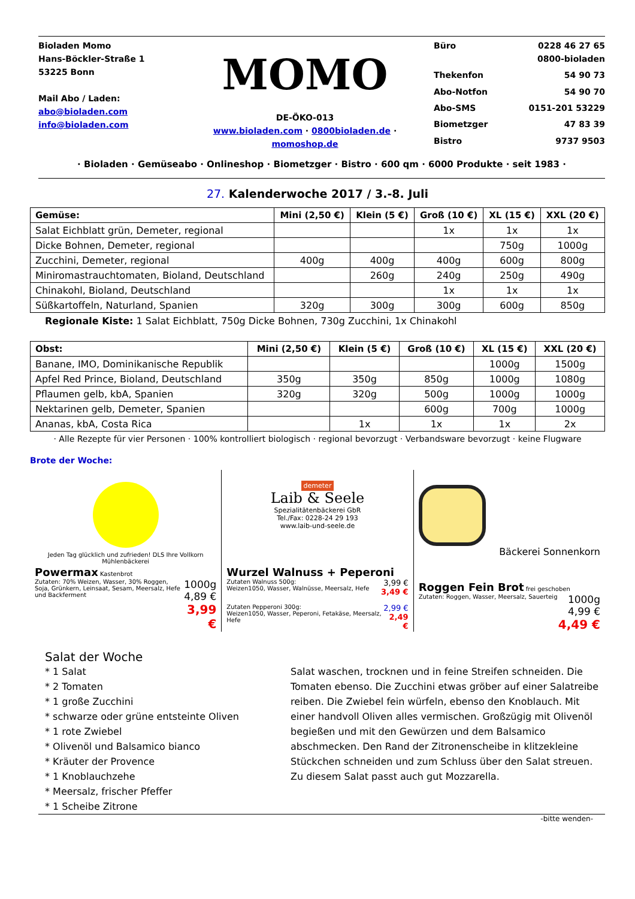Bioladen Momo
Hans-Böckler-Straße 1
53225 Bonn
Mail Abo / Laden:
abo@bioladen.com
info@bioladen.com
MOMO
DE-ÖKO-013
www.bioladen.com · 0800bioladen.de · momoshop.de
Büro 0228 46 27 65
0800-bioladen Thekenfon 54 90 73 Abo-Notfon 54 90 70 Abo-SMS 0151-201 53229 Biometzger 47 83 39 Bistro 9737 9503
· Bioladen · Gemüseabo · Onlineshop · Biometzger · Bistro · 600 qm · 6000 Produkte · seit 1983 ·
27. Kalenderwoche 2017 / 3.-8. Juli
| Gemüse: | Mini (2,50 €) | Klein (5 €) | Groß (10 €) | XL (15 €) | XXL (20 €) |
| --- | --- | --- | --- | --- | --- |
| Salat Eichblatt grün, Demeter, regional | | | 1x | 1x | 1x |
| Dicke Bohnen, Demeter, regional | | | | 750g | 1000g |
| Zucchini, Demeter, regional | 400g | 400g | 400g | 600g | 800g |
| Miniromastrauchtomaten, Bioland, Deutschland | | 260g | 240g | 250g | 490g |
| Chinakohl, Bioland, Deutschland | | | 1x | 1x | 1x |
| Süßkartoffeln, Naturland, Spanien | 320g | 300g | 300g | 600g | 850g |
Regionale Kiste: 1 Salat Eichblatt, 750g Dicke Bohnen, 730g Zucchini, 1x Chinakohl
| Obst: | Mini (2,50 €) | Klein (5 €) | Groß (10 €) | XL (15 €) | XXL (20 €) |
| --- | --- | --- | --- | --- | --- |
| Banane, IMO, Dominikanische Republik | | | | 1000g | 1500g |
| Apfel Red Prince, Bioland, Deutschland | 350g | 350g | 850g | 1000g | 1080g |
| Pflaumen gelb, kbA, Spanien | 320g | 320g | 500g | 1000g | 1000g |
| Nektarinen gelb, Demeter, Spanien | | | 600g | 700g | 1000g |
| Ananas, kbA, Costa Rica | | 1x | 1x | 1x | 2x |
· Alle Rezepte für vier Personen · 100% kontrolliert biologisch · regional bevorzugt · Verbandsware bevorzugt · keine Flugware
Brote der Woche:
Jeden Tag glücklich und zufrieden! DLS Ihre Vollkorn Mühlenbäckerei
Powermax Kastenbrot
Zutaten: 70% Weizen, Wasser, 30% Roggen, Soja, Grünkern, Leinsaat, Sesam, Meersalz, Hefe und Backferment
1000g
4,89 €
3,99 €
demeter
Laib & Seele
Spezialitätenbäckerei GbR
Tel./Fax: 0228-24 29 193
www.laib-und-seele.de
Wurzel Walnuss + Peperoni
Zutaten Walnuss 500g:
Weizen1050, Wasser, Walnüsse, Meersalz, Hefe
3,99 €
3,49 €
Zutaten Pepperoni 300g:
Weizen1050, Wasser, Peperoni, Fetakäse, Meersalz, Hefe
2,99 €
2,49 €
Bäckerei Sonnenkorn
Roggen Fein Brot frei geschoben
Zutaten: Roggen, Wasser, Meersalz, Sauerteig
1000g
4,99 €
4,49 €
Salat der Woche
* 1 Salat
* 2 Tomaten
* 1 große Zucchini
* schwarze oder grüne entsteinte Oliven
* 1 rote Zwiebel
* Olivenöl und Balsamico bianco
* Kräuter der Provence
* 1 Knoblauchzehe
* Meersalz, frischer Pfeffer
* 1 Scheibe Zitrone
Salat waschen, trocknen und in feine Streifen schneiden. Die Tomaten ebenso. Die Zucchini etwas gröber auf einer Salatreibe reiben. Die Zwiebel fein würfeln, ebenso den Knoblauch. Mit einer handvoll Oliven alles vermischen. Großzügig mit Olivenöl begießen und mit den Gewürzen und dem Balsamico abschmecken. Den Rand der Zitronenscheibe in klitzekleine Stückchen schneiden und zum Schluss über den Salat streuen.
Zu diesem Salat passt auch gut Mozzarella.
-bitte wenden-